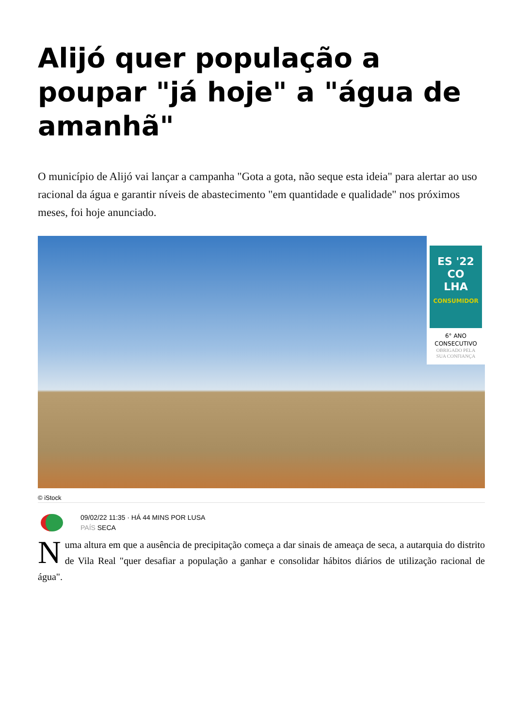Alijó quer população a poupar "já hoje" a "água de amanhã"
O município de Alijó vai lançar a campanha "Gota a gota, não seque esta ideia" para alertar ao uso racional da água e garantir níveis de abastecimento "em quantidade e qualidade" nos próximos meses, foi hoje anunciado.
ES '22
CO
LHA
CONSUMIDOR
6° ANO
CONSECUTIVO
OBRIGADO PELA
SUA CONFIANÇA
© iStock
09/02/22 11:35 · HÁ 44 MINS POR LUSA
PAÍS SECA
Numa altura em que a ausência de precipitação começa a dar sinais de ameaça de seca, a autarquia do distrito de Vila Real "quer desafiar a população a ganhar e consolidar hábitos diários de utilização racional de água".